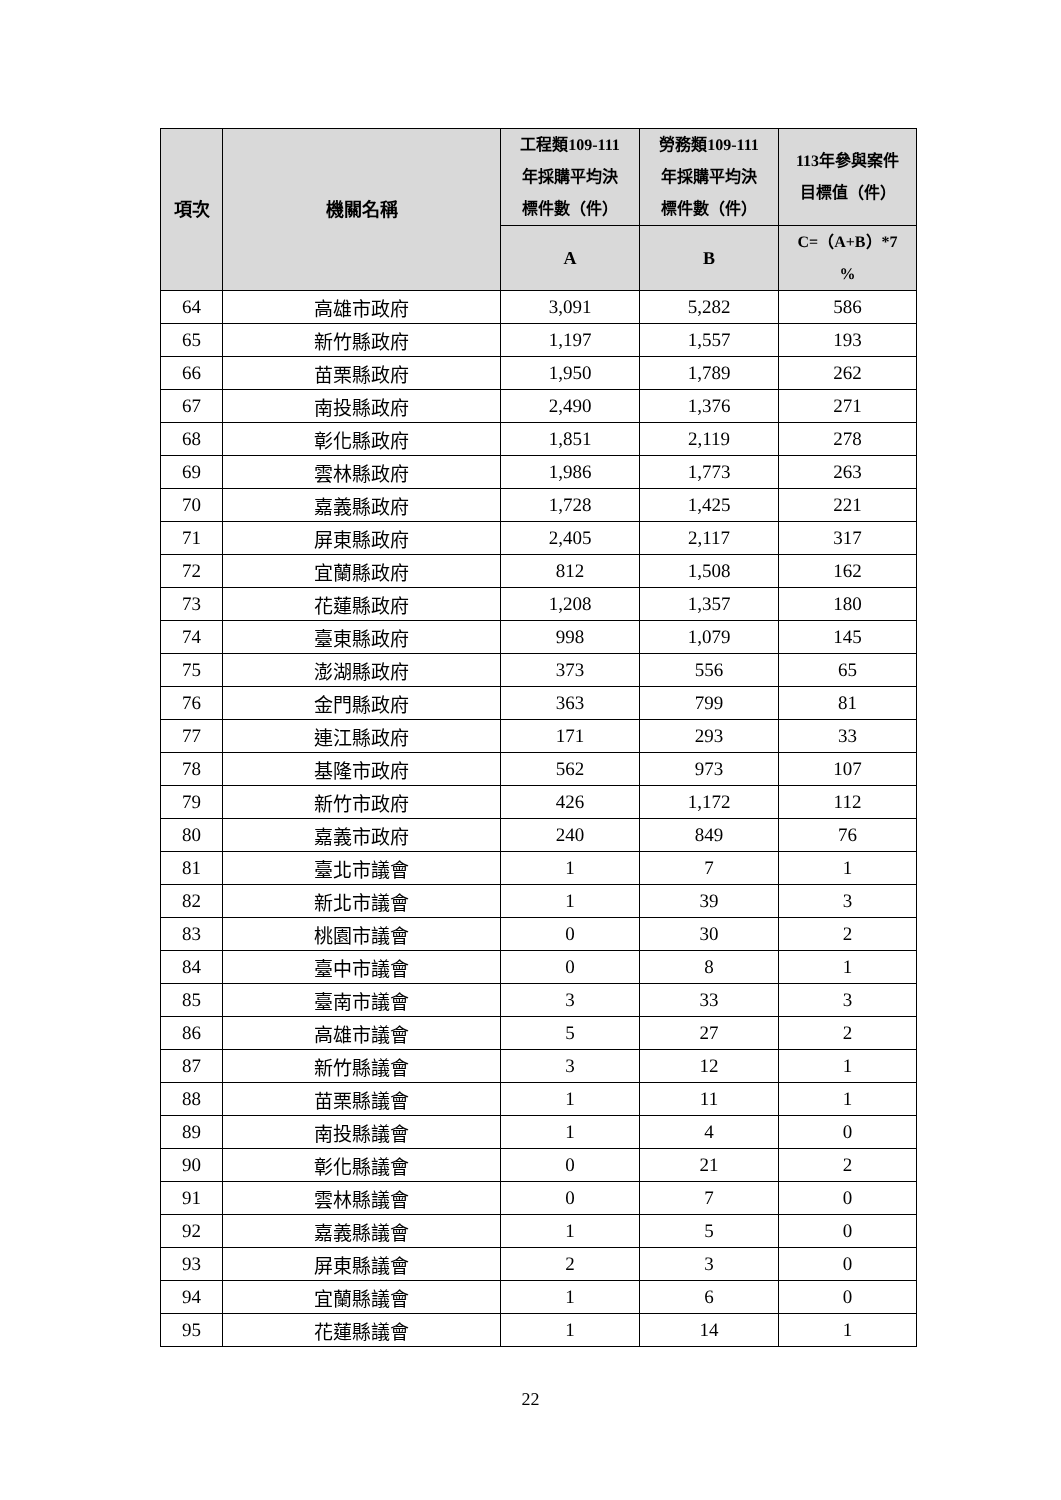| 項次 | 機關名稱 | 工程類109-111 年採購平均決 標件數（件） | 勞務類109-111 年採購平均決 標件數（件） | 113年參與案件 目標值（件） |
| --- | --- | --- | --- | --- |
| | | A | B | C=（A+B）*7 % |
| 64 | 高雄市政府 | 3,091 | 5,282 | 586 |
| 65 | 新竹縣政府 | 1,197 | 1,557 | 193 |
| 66 | 苗栗縣政府 | 1,950 | 1,789 | 262 |
| 67 | 南投縣政府 | 2,490 | 1,376 | 271 |
| 68 | 彰化縣政府 | 1,851 | 2,119 | 278 |
| 69 | 雲林縣政府 | 1,986 | 1,773 | 263 |
| 70 | 嘉義縣政府 | 1,728 | 1,425 | 221 |
| 71 | 屏東縣政府 | 2,405 | 2,117 | 317 |
| 72 | 宜蘭縣政府 | 812 | 1,508 | 162 |
| 73 | 花蓮縣政府 | 1,208 | 1,357 | 180 |
| 74 | 臺東縣政府 | 998 | 1,079 | 145 |
| 75 | 澎湖縣政府 | 373 | 556 | 65 |
| 76 | 金門縣政府 | 363 | 799 | 81 |
| 77 | 連江縣政府 | 171 | 293 | 33 |
| 78 | 基隆市政府 | 562 | 973 | 107 |
| 79 | 新竹市政府 | 426 | 1,172 | 112 |
| 80 | 嘉義市政府 | 240 | 849 | 76 |
| 81 | 臺北市議會 | 1 | 7 | 1 |
| 82 | 新北市議會 | 1 | 39 | 3 |
| 83 | 桃園市議會 | 0 | 30 | 2 |
| 84 | 臺中市議會 | 0 | 8 | 1 |
| 85 | 臺南市議會 | 3 | 33 | 3 |
| 86 | 高雄市議會 | 5 | 27 | 2 |
| 87 | 新竹縣議會 | 3 | 12 | 1 |
| 88 | 苗栗縣議會 | 1 | 11 | 1 |
| 89 | 南投縣議會 | 1 | 4 | 0 |
| 90 | 彰化縣議會 | 0 | 21 | 2 |
| 91 | 雲林縣議會 | 0 | 7 | 0 |
| 92 | 嘉義縣議會 | 1 | 5 | 0 |
| 93 | 屏東縣議會 | 2 | 3 | 0 |
| 94 | 宜蘭縣議會 | 1 | 6 | 0 |
| 95 | 花蓮縣議會 | 1 | 14 | 1 |
22